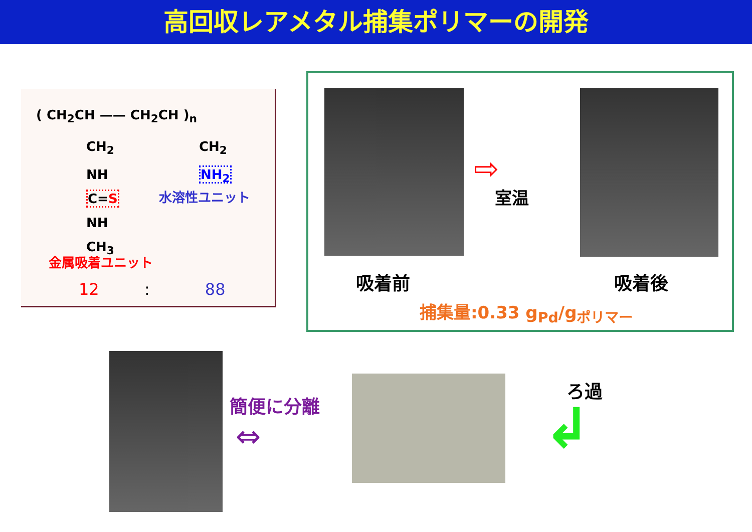高回収レアメタル捕集ポリマーの開発
( CH<sub>2</sub>CH —— CH<sub>2</sub>CH )<sub>n</sub>
CH<sub>2</sub>
NH
C=S
NH
CH<sub>3</sub>
CH<sub>2</sub>
NH<sub>2</sub>
水溶性ユニット
金属吸着ユニット
12 : 88
⇨
室温
吸着前 吸着後
捕集量:0.33 g<sub>Pd</sub>/g<sub>ポリマー</sub>
簡便に分離
⇔
ろ過
↲